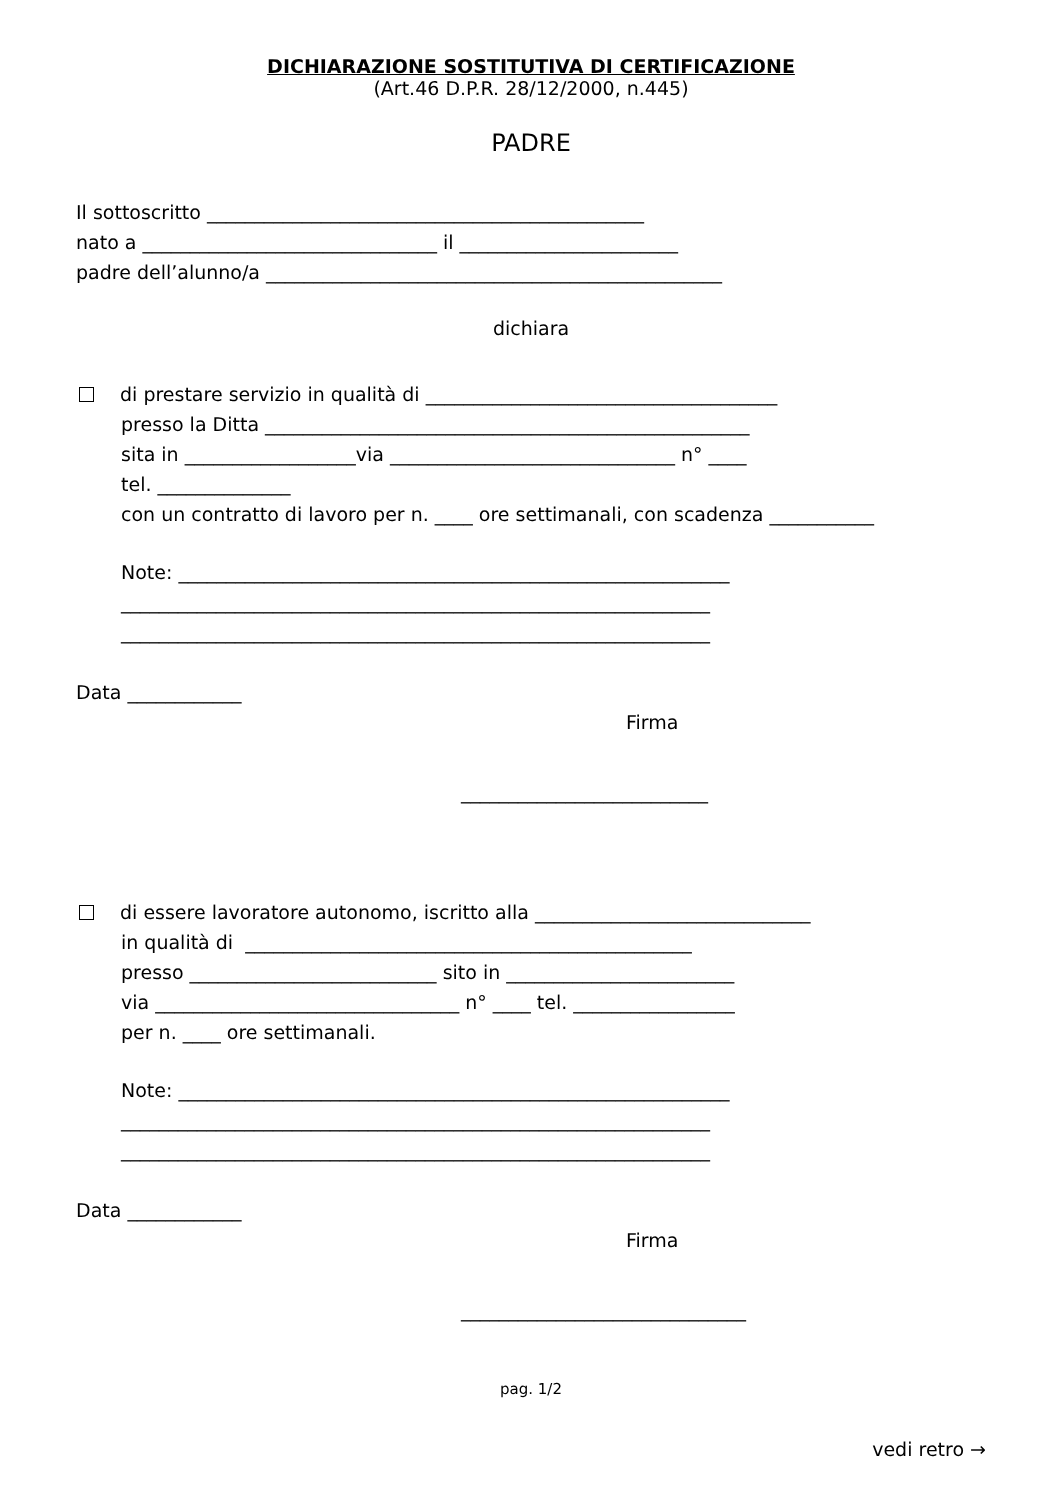DICHIARAZIONE SOSTITUTIVA DI CERTIFICAZIONE
(Art.46 D.P.R. 28/12/2000, n.445)
PADRE
Il sottoscritto ______________________________________________
nato a _______________________________ il _______________________
padre dell’alunno/a ________________________________________________
dichiara
di prestare servizio in qualità di _____________________________________
presso la Ditta ___________________________________________________
sita in __________________via ______________________________ n° ____
tel. ______________
con un contratto di lavoro per n. ____ ore settimanali, con scadenza ___________
Note: __________________________________________________________
______________________________________________________________
______________________________________________________________
Data ____________
Firma
__________________________
di essere lavoratore autonomo, iscritto alla _____________________________
in qualità di _______________________________________________
presso __________________________ sito in ________________________
via ________________________________ n° ____ tel. _________________
per n. ____ ore settimanali.
Note: __________________________________________________________
______________________________________________________________
______________________________________________________________
Data ____________
Firma
______________________________
pag. 1/2
vedi retro →